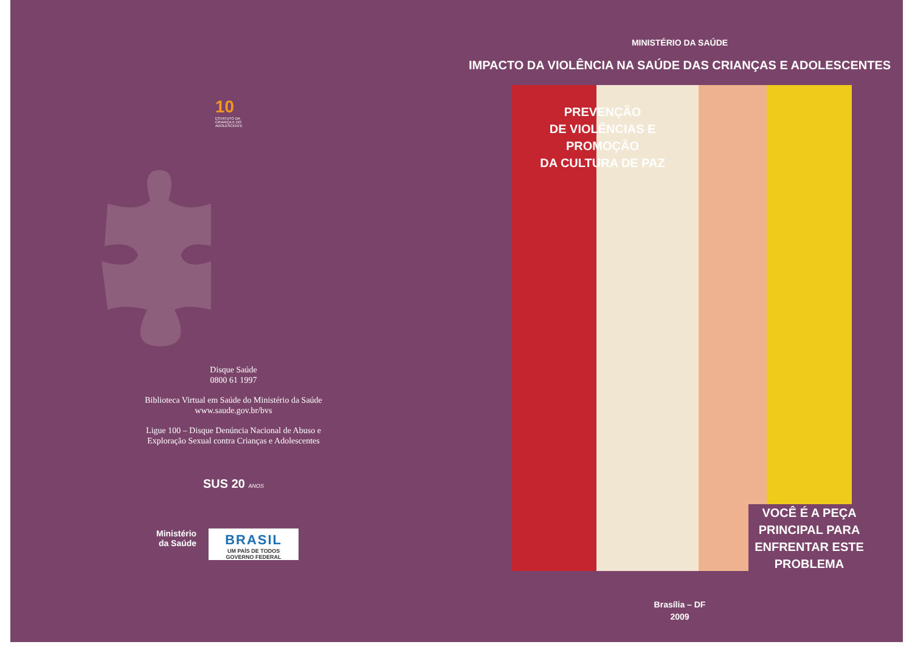10
ESTATUTO DA CRIANÇA E DO ADOLESCENTE
Disque Saúde
0800 61 1997
Biblioteca Virtual em Saúde do Ministério da Saúde
www.saude.gov.br/bvs
Ligue 100 – Disque Denúncia Nacional de Abuso e
Exploração Sexual contra Crianças e Adolescentes
SUS 20 ANOS
Ministério
da Saúde
BRASIL
UM PAÍS DE TODOS
GOVERNO FEDERAL
MINISTÉRIO DA SAÚDE
IMPACTO DA VIOLÊNCIA NA SAÚDE DAS CRIANÇAS E ADOLESCENTES
PREVENÇÃO
DE VIOLÊNCIAS E
PROMOÇÃO
DA CULTURA DE PAZ
VOCÊ É A PEÇA
PRINCIPAL PARA
ENFRENTAR ESTE
PROBLEMA
Brasília – DF
2009